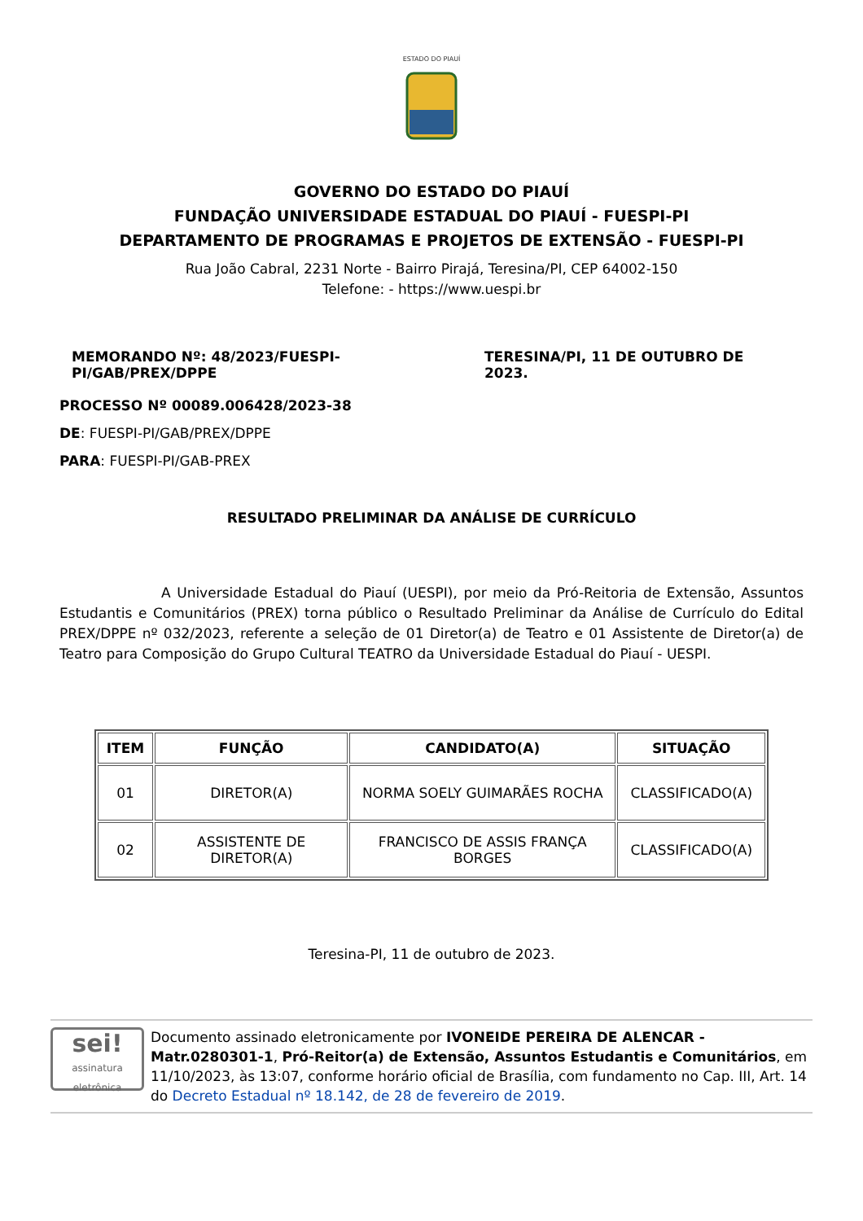ESTADO DO PIAUÍ
GOVERNO DO ESTADO DO PIAUÍ
FUNDAÇÃO UNIVERSIDADE ESTADUAL DO PIAUÍ - FUESPI-PI
DEPARTAMENTO DE PROGRAMAS E PROJETOS DE EXTENSÃO - FUESPI-PI
Rua João Cabral, 2231 Norte - Bairro Pirajá, Teresina/PI, CEP 64002-150
Telefone: - https://www.uespi.br
MEMORANDO Nº: 48/2023/FUESPI-PI/GAB/PREX/DPPE TERESINA/PI, 11 DE OUTUBRO DE 2023.
PROCESSO Nº 00089.006428/2023-38
DE: FUESPI-PI/GAB/PREX/DPPE
PARA: FUESPI-PI/GAB-PREX
RESULTADO PRELIMINAR DA ANÁLISE DE CURRÍCULO
A Universidade Estadual do Piauí (UESPI), por meio da Pró-Reitoria de Extensão, Assuntos Estudantis e Comunitários (PREX) torna público o Resultado Preliminar da Análise de Currículo do Edital PREX/DPPE nº 032/2023, referente a seleção de 01 Diretor(a) de Teatro e 01 Assistente de Diretor(a) de Teatro para Composição do Grupo Cultural TEATRO da Universidade Estadual do Piauí - UESPI.
| ITEM | FUNÇÃO | CANDIDATO(A) | SITUAÇÃO |
| --- | --- | --- | --- |
| 01 | DIRETOR(A) | NORMA SOELY GUIMARÃES ROCHA | CLASSIFICADO(A) |
| 02 | ASSISTENTE DE DIRETOR(A) | FRANCISCO DE ASSIS FRANÇA BORGES | CLASSIFICADO(A) |
Teresina-PI, 11 de outubro de 2023.
sei!
assinatura eletrônica
Documento assinado eletronicamente por IVONEIDE PEREIRA DE ALENCAR - Matr.0280301-1, Pró-Reitor(a) de Extensão, Assuntos Estudantis e Comunitários, em 11/10/2023, às 13:07, conforme horário oficial de Brasília, com fundamento no Cap. III, Art. 14 do Decreto Estadual nº 18.142, de 28 de fevereiro de 2019.